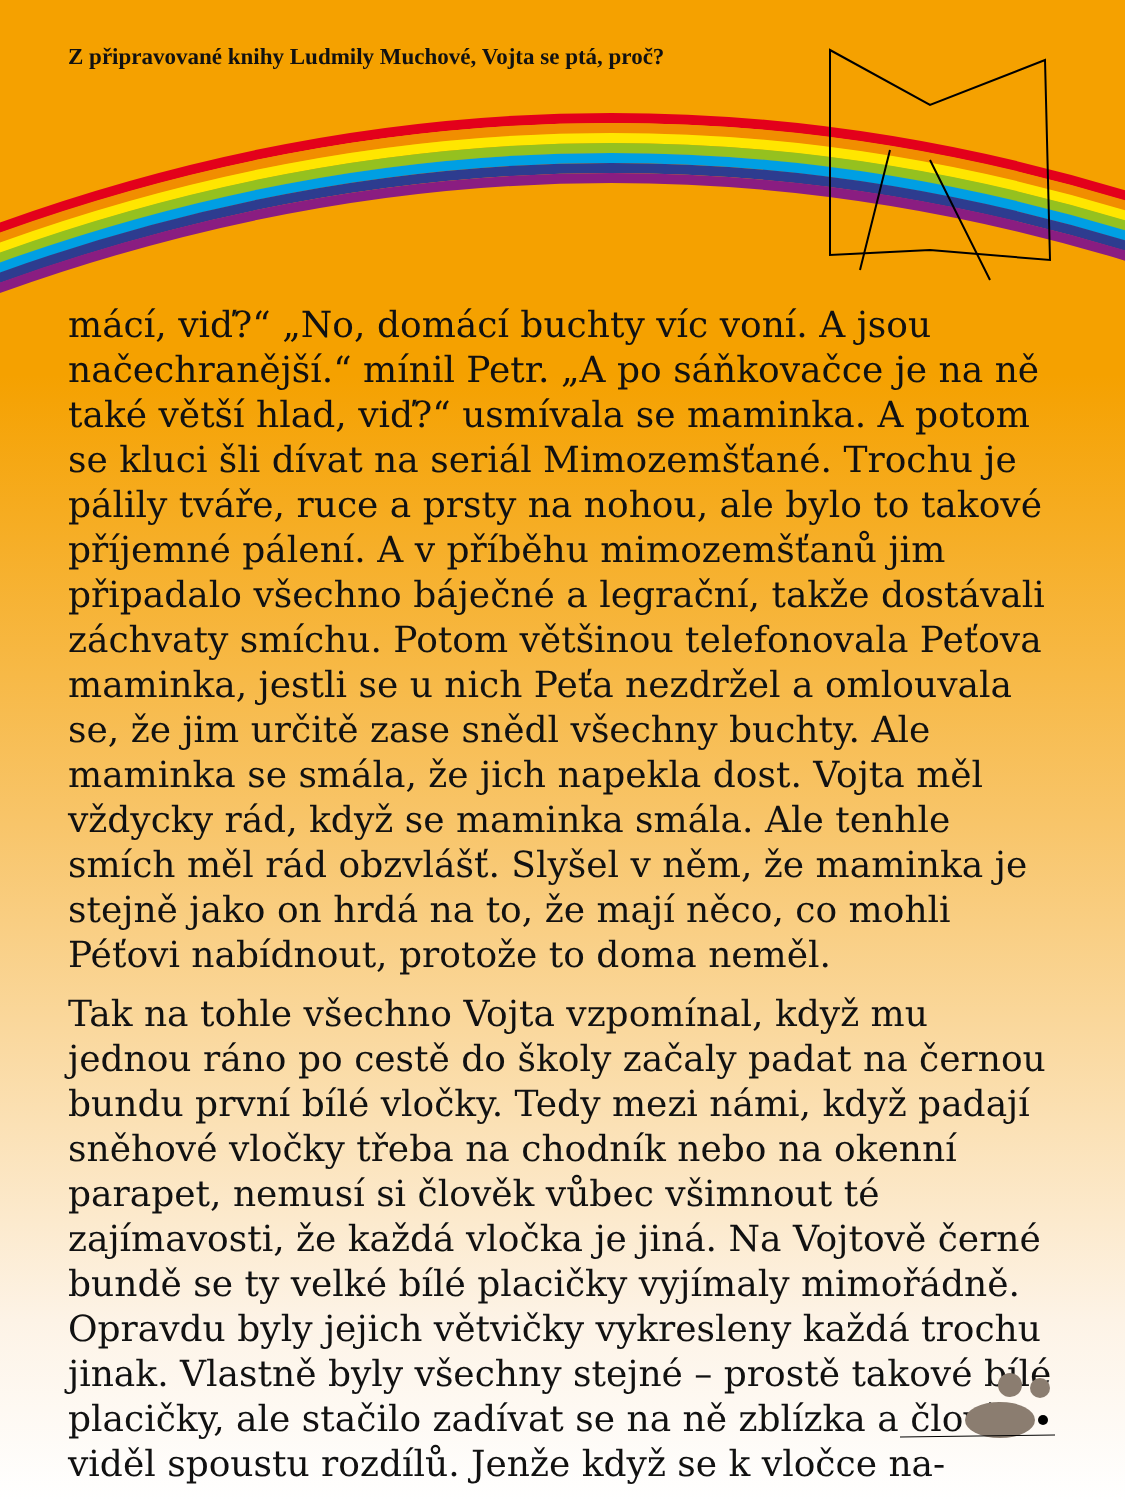Z připravované knihy Ludmily Muchové, Vojta se ptá, proč?
mácí, viď?“ „No, domácí buchty víc voní. A jsou načechranější.“ mínil Petr. „A po sáňkovačce je na ně také větší hlad, viď?“ usmívala se maminka. A potom se kluci šli dívat na seriál Mimozemšťané. Trochu je pálily tváře, ruce a prsty na nohou, ale bylo to takové příjemné pálení. A v příběhu mimozemšťanů jim připadalo všechno báječné a legrační, takže dostávali záchvaty smíchu. Potom většinou telefonovala Peťova maminka, jestli se u nich Peťa nezdržel a omlouvala se, že jim určitě zase snědl všechny buchty. Ale maminka se smála, že jich napekla dost. Vojta měl vždycky rád, když se maminka smála. Ale tenhle smích měl rád obzvlášť. Slyšel v něm, že maminka je stejně jako on hrdá na to, že mají něco, co mohli Péťovi nabídnout, protože to doma neměl.
Tak na tohle všechno Vojta vzpomínal, když mu jednou ráno po cestě do školy začaly padat na černou bundu první bílé vločky. Tedy mezi námi, když padají sněhové vločky třeba na chodník nebo na okenní parapet, nemusí si člověk vůbec všimnout té zajímavosti, že každá vločka je jiná. Na Vojtově černé bundě se ty velké bílé placičky vyjímaly mimořádně. Opravdu byly jejich větvičky vykresleny každá trochu jinak. Vlastně byly všechny stejné – prostě takové bílé placičky, ale stačilo zadívat se na ně zblízka a člověk viděl spoustu rozdílů. Jenže když se k vločce na-